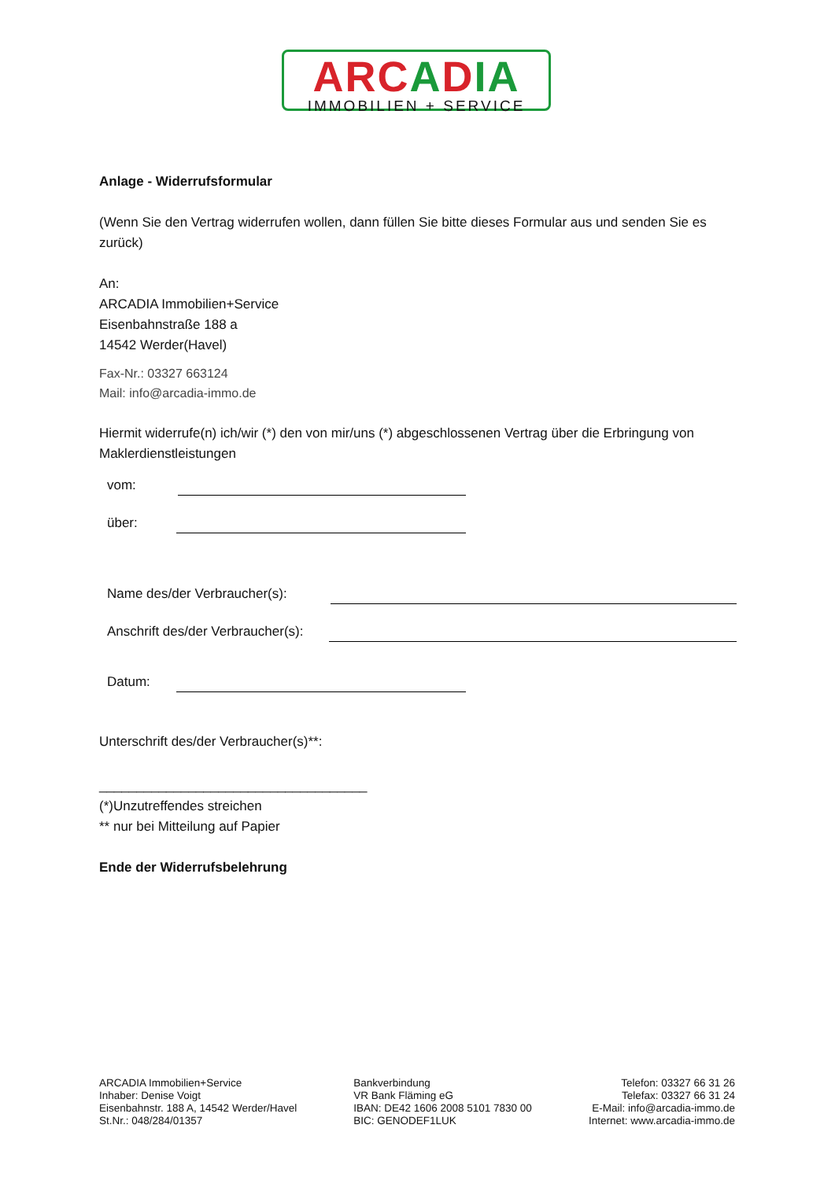ARCADIA
IMMOBILIEN + SERVICE
Anlage - Widerrufsformular
(Wenn Sie den Vertrag widerrufen wollen, dann füllen Sie bitte dieses Formular aus und senden Sie es zurück)
An:
ARCADIA Immobilien+Service
Eisenbahnstraße 188 a
14542 Werder(Havel)
Fax-Nr.: 03327 663124
Mail: info@arcadia-immo.de
Hiermit widerrufe(n) ich/wir (*) den von mir/uns (*) abgeschlossenen Vertrag über die Erbringung von Maklerdienstleistungen
vom:
über:
Name des/der Verbraucher(s):
Anschrift des/der Verbraucher(s):
Datum:
Unterschrift des/der Verbraucher(s)**:
____________________________________
(*)Unzutreffendes streichen
** nur bei Mitteilung auf Papier
Ende der Widerrufsbelehrung
ARCADIA Immobilien+Service
Inhaber: Denise Voigt
Eisenbahnstr. 188 A, 14542 Werder/Havel
St.Nr.: 048/284/01357
Bankverbindung
VR Bank Fläming eG
IBAN: DE42 1606 2008 5101 7830 00
BIC: GENODEF1LUK
Telefon: 03327 66 31 26
Telefax: 03327 66 31 24
E-Mail: info@arcadia-immo.de
Internet: www.arcadia-immo.de